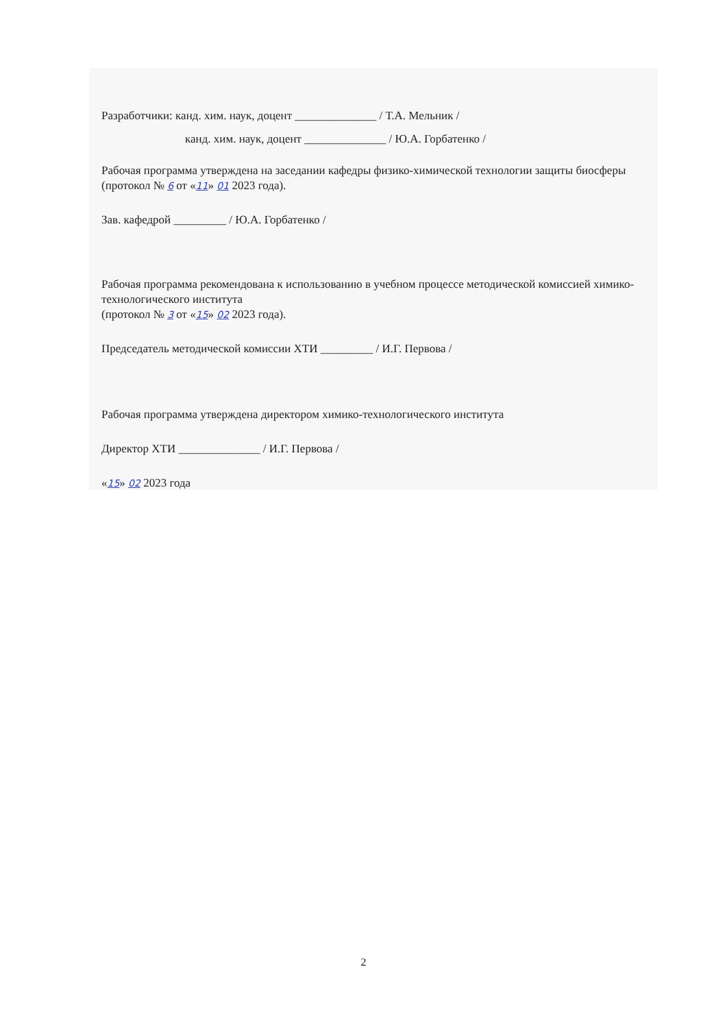Разработчики: канд. хим. наук, доцент ______________ / Т.А. Мельник /
канд. хим. наук, доцент ______________ / Ю.А. Горбатенко /
Рабочая программа утверждена на заседании кафедры физико-химической технологии защиты биосферы (протокол № 6 от «11» 01 2023 года).
Зав. кафедрой _________ / Ю.А. Горбатенко /
Рабочая программа рекомендована к использованию в учебном процессе методической комиссией химико-технологического института
(протокол № 3 от «15» 02 2023 года).
Председатель методической комиссии ХТИ _________ / И.Г. Первова /
Рабочая программа утверждена директором химико-технологического института
Директор ХТИ ______________ / И.Г. Первова /
«15» 02 2023 года
2